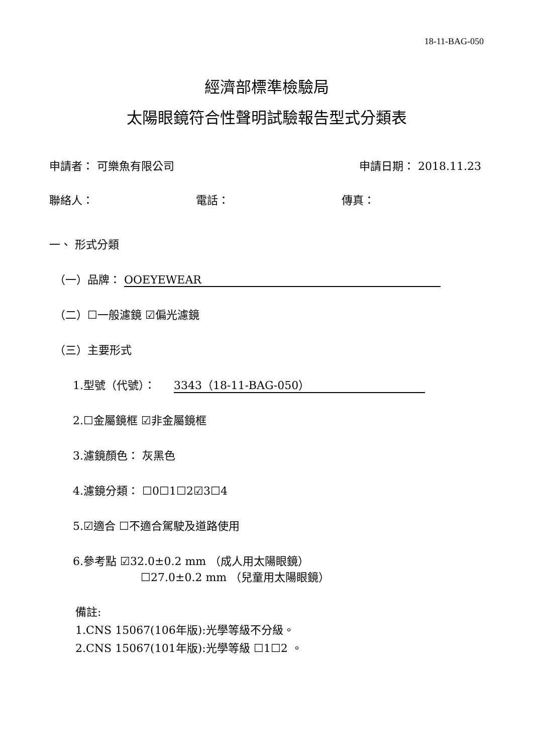18-11-BAG-050
經濟部標準檢驗局
太陽眼鏡符合性聲明試驗報告型式分類表
申請者： 可樂魚有限公司 申請日期： 2018.11.23
聯絡人： 電話： 傳真：
一、 形式分類
（一）品牌： OOEYEWEAR
（二）☐一般濾鏡 ☑偏光濾鏡
（三）主要形式
1.型號（代號）： 3343（18-11-BAG-050）
2.☐金屬鏡框 ☑非金屬鏡框
3.濾鏡顏色： 灰黑色
4.濾鏡分類： ☐0☐1☐2☑3☐4
5.☑適合 ☐不適合駕駛及道路使用
6.參考點 ☑32.0±0.2 mm （成人用太陽眼鏡）
☐27.0±0.2 mm （兒童用太陽眼鏡）
備註:
1.CNS 15067(106年版):光學等級不分級。
2.CNS 15067(101年版):光學等級 ☐1☐2 。